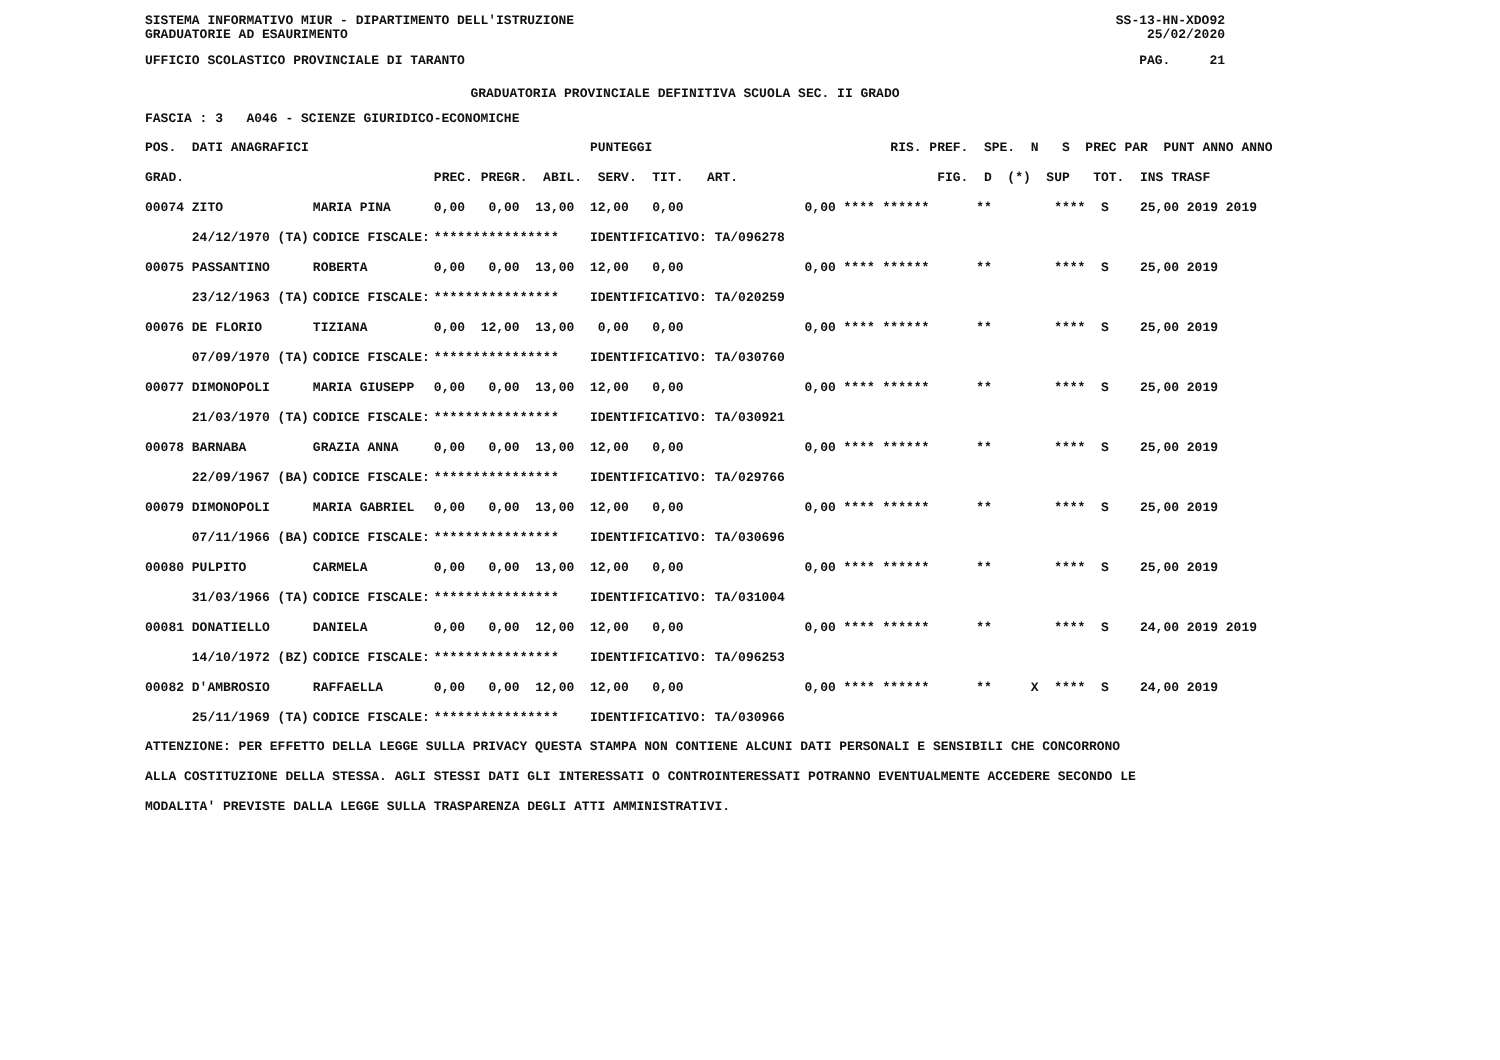SISTEMA INFORMATIVO MIUR - DIPARTIMENTO DELL'ISTRUZIONE SS-13-HN-XDO92
GRADUATORIE AD ESAURIMENTO 25/02/2020
UFFICIO SCOLASTICO PROVINCIALE DI TARANTO PAG. 21
GRADUATORIA PROVINCIALE DEFINITIVA SCUOLA SEC. II GRADO
FASCIA : 3 A046 - SCIENZE GIURIDICO-ECONOMICHE
| POS. DATI ANAGRAFICI | | PUNTEGGI | RIS. PREF. SPE. N S PREC PAR PUNT ANNO ANNO |
| --- | --- | --- | --- |
| GRAD. | | PREC. PREGR. ABIL. SERV. TIT. ART. | FIG. D (*) SUP TOT. INS TRASF |
| 00074 ZITO | MARIA PINA | 0,00 0,00 13,00 12,00 0,00 | 0,00 **** ****** ** **** S 25,00 2019 2019 |
| 24/12/1970 (TA) | CODICE FISCALE: | **************** IDENTIFICATIVO: TA/096278 | |
| 00075 PASSANTINO | ROBERTA | 0,00 0,00 13,00 12,00 0,00 | 0,00 **** ****** ** **** S 25,00 2019 |
| 23/12/1963 (TA) | CODICE FISCALE: | **************** IDENTIFICATIVO: TA/020259 | |
| 00076 DE FLORIO | TIZIANA | 0,00 12,00 13,00 0,00 0,00 | 0,00 **** ****** ** **** S 25,00 2019 |
| 07/09/1970 (TA) | CODICE FISCALE: | **************** IDENTIFICATIVO: TA/030760 | |
| 00077 DIMONOPOLI | MARIA GIUSEPP | 0,00 0,00 13,00 12,00 0,00 | 0,00 **** ****** ** **** S 25,00 2019 |
| 21/03/1970 (TA) | CODICE FISCALE: | **************** IDENTIFICATIVO: TA/030921 | |
| 00078 BARNABA | GRAZIA ANNA | 0,00 0,00 13,00 12,00 0,00 | 0,00 **** ****** ** **** S 25,00 2019 |
| 22/09/1967 (BA) | CODICE FISCALE: | **************** IDENTIFICATIVO: TA/029766 | |
| 00079 DIMONOPOLI | MARIA GABRIEL | 0,00 0,00 13,00 12,00 0,00 | 0,00 **** ****** ** **** S 25,00 2019 |
| 07/11/1966 (BA) | CODICE FISCALE: | **************** IDENTIFICATIVO: TA/030696 | |
| 00080 PULPITO | CARMELA | 0,00 0,00 13,00 12,00 0,00 | 0,00 **** ****** ** **** S 25,00 2019 |
| 31/03/1966 (TA) | CODICE FISCALE: | **************** IDENTIFICATIVO: TA/031004 | |
| 00081 DONATIELLO | DANIELA | 0,00 0,00 12,00 12,00 0,00 | 0,00 **** ****** ** **** S 24,00 2019 2019 |
| 14/10/1972 (BZ) | CODICE FISCALE: | **************** IDENTIFICATIVO: TA/096253 | |
| 00082 D'AMBROSIO | RAFFAELLA | 0,00 0,00 12,00 12,00 0,00 | 0,00 **** ****** ** X **** S 24,00 2019 |
| 25/11/1969 (TA) | CODICE FISCALE: | **************** IDENTIFICATIVO: TA/030966 | |
ATTENZIONE: PER EFFETTO DELLA LEGGE SULLA PRIVACY QUESTA STAMPA NON CONTIENE ALCUNI DATI PERSONALI E SENSIBILI CHE CONCORRONO
ALLA COSTITUZIONE DELLA STESSA. AGLI STESSI DATI GLI INTERESSATI O CONTROINTERESSATI POTRANNO EVENTUALMENTE ACCEDERE SECONDO LE
MODALITA' PREVISTE DALLA LEGGE SULLA TRASPARENZA DEGLI ATTI AMMINISTRATIVI.